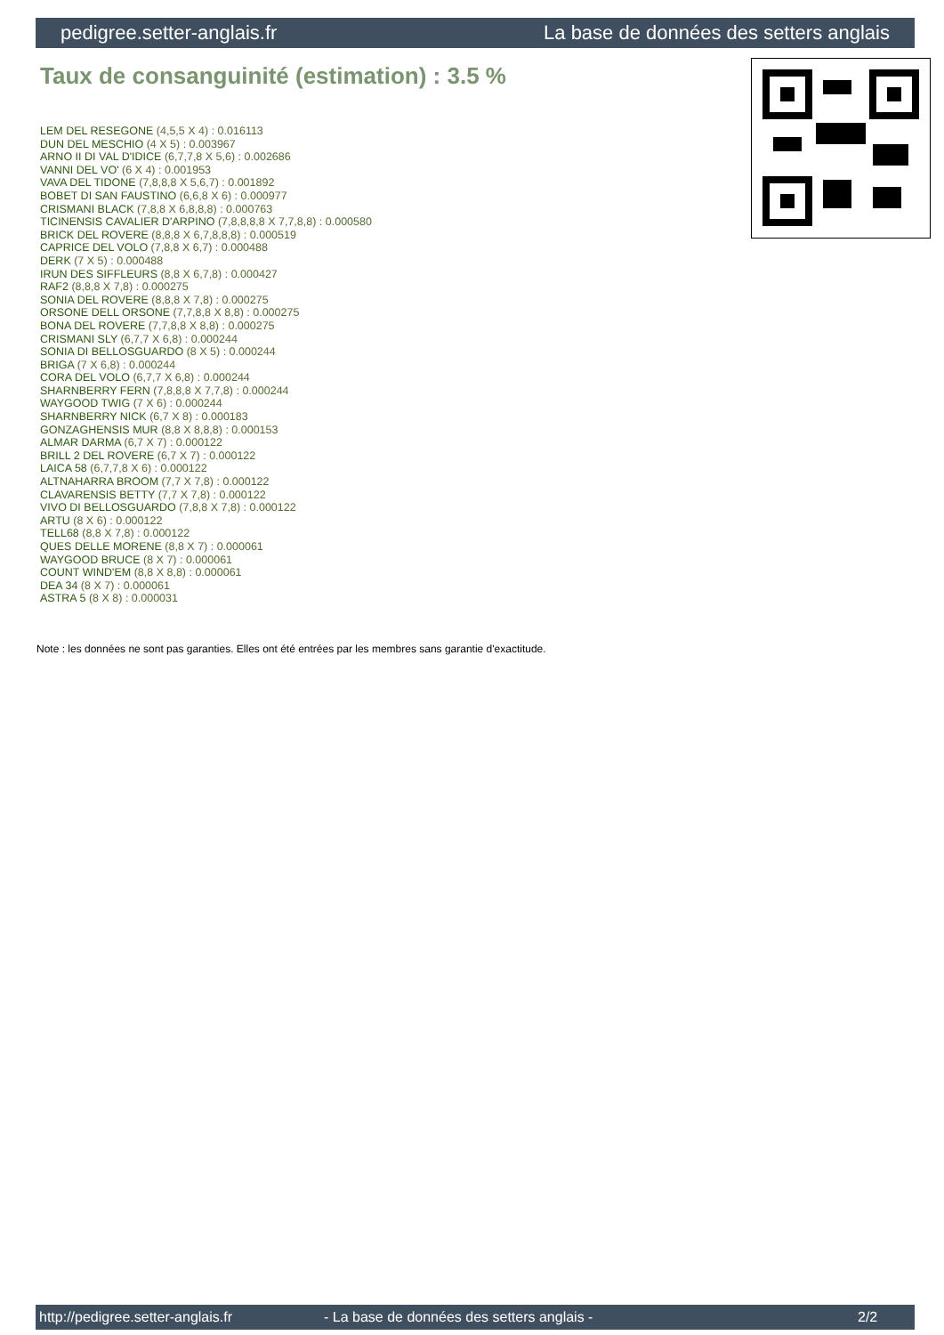pedigree.setter-anglais.fr La base de données des setters anglais
Taux de consanguinité (estimation) : 3.5 %
LEM DEL RESEGONE (4,5,5 X 4) : 0.016113
DUN DEL MESCHIO (4 X 5) : 0.003967
ARNO II DI VAL D'IDICE (6,7,7,8 X 5,6) : 0.002686
VANNI DEL VO' (6 X 4) : 0.001953
VAVA DEL TIDONE (7,8,8,8 X 5,6,7) : 0.001892
BOBET DI SAN FAUSTINO (6,6,8 X 6) : 0.000977
CRISMANI BLACK (7,8,8 X 6,8,8,8) : 0.000763
TICINENSIS CAVALIER D'ARPINO (7,8,8,8,8 X 7,7,8,8) : 0.000580
BRICK DEL ROVERE (8,8,8 X 6,7,8,8,8) : 0.000519
CAPRICE DEL VOLO (7,8,8 X 6,7) : 0.000488
DERK (7 X 5) : 0.000488
IRUN DES SIFFLEURS (8,8 X 6,7,8) : 0.000427
RAF2 (8,8,8 X 7,8) : 0.000275
SONIA DEL ROVERE (8,8,8 X 7,8) : 0.000275
ORSONE DELL ORSONE (7,7,8,8 X 8,8) : 0.000275
BONA DEL ROVERE (7,7,8,8 X 8,8) : 0.000275
CRISMANI SLY (6,7,7 X 6,8) : 0.000244
SONIA DI BELLOSGUARDO (8 X 5) : 0.000244
BRIGA (7 X 6,8) : 0.000244
CORA DEL VOLO (6,7,7 X 6,8) : 0.000244
SHARNBERRY FERN (7,8,8,8 X 7,7,8) : 0.000244
WAYGOOD TWIG (7 X 6) : 0.000244
SHARNBERRY NICK (6,7 X 8) : 0.000183
GONZAGHENSIS MUR (8,8 X 8,8,8) : 0.000153
ALMAR DARMA (6,7 X 7) : 0.000122
BRILL 2 DEL ROVERE (6,7 X 7) : 0.000122
LAICA 58 (6,7,7,8 X 6) : 0.000122
ALTNAHARRA BROOM (7,7 X 7,8) : 0.000122
CLAVARENSIS BETTY (7,7 X 7,8) : 0.000122
VIVO DI BELLOSGUARDO (7,8,8 X 7,8) : 0.000122
ARTU (8 X 6) : 0.000122
TELL68 (8,8 X 7,8) : 0.000122
QUES DELLE MORENE (8,8 X 7) : 0.000061
WAYGOOD BRUCE (8 X 7) : 0.000061
COUNT WIND'EM (8,8 X 8,8) : 0.000061
DEA 34 (8 X 7) : 0.000061
ASTRA 5 (8 X 8) : 0.000031
Note : les données ne sont pas garanties. Elles ont été entrées par les membres sans garantie d'exactitude.
http://pedigree.setter-anglais.fr - La base de données des setters anglais - 2/2